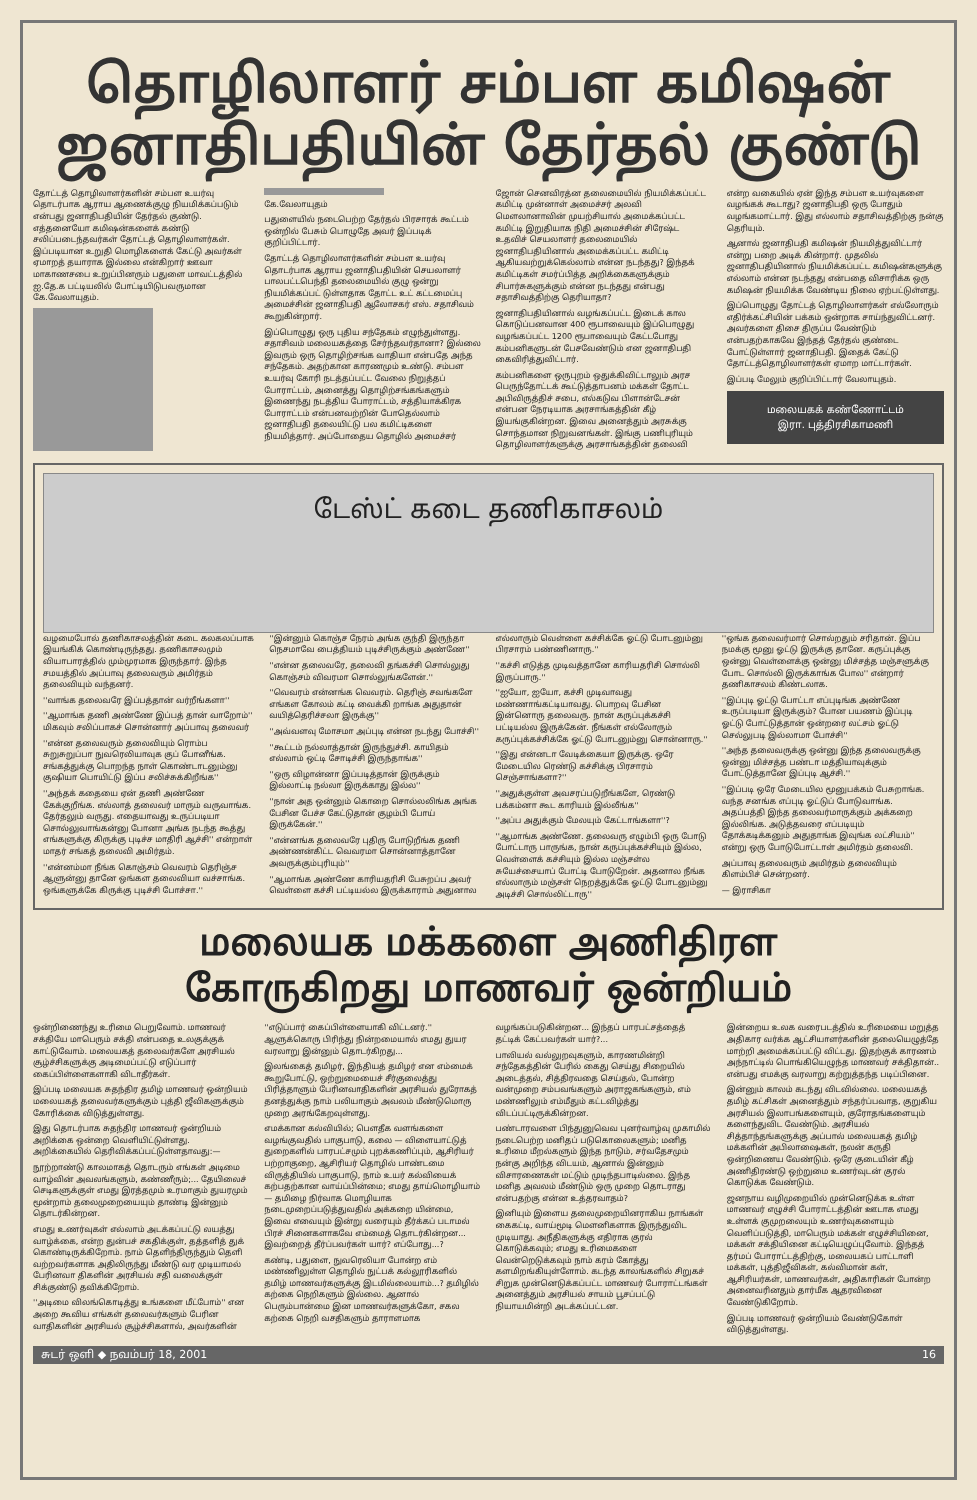தொழிலாளர் சம்பள கமிஷன்
ஜனாதிபதியின் தேர்தல் குண்டு
தோட்டத் தொழிலாளர்களின் சம்பள உயர்வு தொடர்பாக ஆராய ஆணைக்குழு நியமிக்கப்படும் என்பது ஜனாதிபதியின் தேர்தல் குண்டு. எத்தனையோ கமிஷன்களைக் கண்டு சலிப்படைந்தவர்கள் தோட்டத் தொழிலாளர்கள். இப்படியான உறுதி மொழிகளைக் கேட்டு அவர்கள் ஏமாறத் தயாராக இல்லை என்கிறார் ஊவா மாகாணசபை உறுப்பினரும் பதுளை மாவட்டத்தில் ஐ.தே.க பட்டியலில் போட்டியிடுபவருமான கே.வேலாயுதம்.
கே.வேலாயுதம்
பதுளையில் நடைபெற்ற தேர்தல் பிரசாரக் கூட்டம் ஒன்றில் பேசும் பொழுதே அவர் இப்படிக் குறிப்பிட்டார்.
தோட்டத் தொழிலாளர்களின் சம்பள உயர்வு தொடர்பாக ஆராய ஜனாதிபதியின் செயலாளர் பாலபட்டபெந்தி தலைமையில் குழு ஒன்று நியமிக்கப்பட் டுள்ளதாக தோட்ட உட் கட்டமைப்பு அமைச்சின் ஜனாதிபதி ஆலோசகர் எஸ். சதாசிவம் கூறுகின்றார்.
இப்பொழுது ஒரு புதிய சந்தேகம் எழுந்துள்ளது. சதாசிவம் மலையகத்தை சேர்ந்தவர்தானா? இல்லை இவரும் ஒரு தொழிற்சங்க வாதியா என்பதே அந்த சந்தேகம். அதற்கான காரணமும் உண்டு. சம்பள உயர்வு கோரி நடத்தப்பட்ட வேலை நிறுத்தப் போராட்டம், அனைத்து தொழிற்சங்கங்களும் இணைந்து நடத்திய போராட்டம், சத்தியாக்கிரக போராட்டம் என்பனவற்றின் போதெல்லாம் ஜனாதிபதி தலையிட்டு பல கமிட்டிகளை நியமித்தார். அப்போதைய தொழில் அமைச்சர் ஜோன் செனவிரத்ன தலைமையில் நியமிக்கப்பட்ட கமிட்டி முன்னாள் அமைச்சர் அலவி மௌலானாவின் முயற்சியால் அமைக்கப்பட்ட கமிட்டி இறுதியாக நிதி அமைச்சின் சிரேஷ்ட உதவிச் செயலாளர் தலைமையில் ஜனாதிபதியினால் அமைக்கப்பட்ட கமிட்டி ஆகியவற்றுக்கெல்லாம் என்ன நடந்தது? இந்தக் கமிட்டிகள் சமர்ப்பித்த அறிக்கைகளுக்கும் சிபார்சுகளுக்கும் என்ன நடந்தது என்பது சதாசிவத்திற்கு தெரியாதா?
ஜனாதிபதியினால் வழங்கப்பட்ட இடைக் கால கொடுப்பனவான 400 ரூபாவையும் இப்பொழுது வழங்கப்பட்ட 1200 ரூபாவையும் கேட்டபோது கம்பனிகளுடன் பேசவேண்டும் என ஜனாதிபதி கைவிரித்துவிட்டார்.
கம்பனிகளை ஒருபுறம் ஒதுக்கிவிட்டாலும் அரச பெருந்தோட்டக் கூட்டுத்தாபனம் மக்கள் தோட்ட அபிவிருத்திச் சபை, எல்கடுவ பிளான்டேசன் என்பன நேரடியாக அரசாங்கத்தின் கீழ் இயங்குகின்றன. இவை அனைத்தும் அரசுக்கு சொந்தமான நிறுவனங்கள். இங்கு பணிபுரியும் தொழிலாளர்களுக்கு அரசாங்கத்தின் தலைவி என்ற வகையில் ஏன் இந்த சம்பள உயர்வுகளை வழங்கக் கூடாது? ஜனாதிபதி ஒரு போதும் வழங்கமாட்டார். இது எல்லாம் சதாசிவத்திற்கு நன்கு தெரியும்.
ஆனால் ஜனாதிபதி கமிஷன் நியமித்துவிட்டார் என்று பறை அடிக் கின்றார். முதலில் ஜனாதிபதியினால் நியமிக்கப்பட்ட கமிஷன்களுக்கு எல்லாம் என்ன நடந்தது என்பதை விசாரிக்க ஒரு கமிஷன் நியமிக்க வேண்டிய நிலை ஏற்பட்டுள்ளது.
இப்பொழுது தோட்டத் தொழிலாளர்கள் எல்லோரும் எதிர்க்கட்சியின் பக்கம் ஒன்றாக சாய்ந்துவிட்டனர். அவர்களை திசை திருப்ப வேண்டும் என்பதற்காகவே இந்தத் தேர்தல் குண்டை போட்டுள்ளார் ஜனாதிபதி. இதைக் கேட்டு தோட்டத்தொழிலாளர்கள் ஏமாற மாட்டார்கள்.
இப்படி மேலும் குறிப்பிட்டார் வேலாயுதம்.
மலையகக் கண்ணோட்டம்
இரா. புத்திரசிகாமணி
டேஸ்ட் கடை தணிகாசலம்
வழமைபோல் தணிகாசலத்தின் கடை கலகலப்பாக இயங்கிக் கொண்டிருந்தது. தணிகாசலமும் வியாபாரத்தில் மும்முரமாக இருந்தார். இந்த சமயத்தில் அப்பாவு தலைவரும் அமிர்தம் தலைவியும் வந்தனர்.
''வாங்க தலைவரே இப்பத்தான் வர்றீங்களா''
''ஆமாங்க தணி அண்ணே இப்பத் தான் வாறோம்'' மிகவும் சலிப்பாகச் சொன்னார் அப்பாவு தலைவர்
''என்ன தலைவரும் தலைவியும் ரொம்ப சுறுசுறுப்பா நுவரெலியாவுக குப் போனீங்க. சங்கத்துக்கு பொறந்த நாள் கொண்டாடனும்னு குஷியா பொயிட்டு இப்ப சலிச்சுக்கிறீங்க''
''அந்தக் கதையை ஏன் தணி அண்ணே கேக்குறீங்க. எல்லாத் தலைவர் மாரும் வருவாங்க. தேர்தலும் வருது. எதையாவது உருப்படியா சொல்லுவாங்கன்னு போனா அங்க நடந்த கூத்து எங்களுக்கு கிருக்கு புடிச்ச மாதிரி ஆச்சி'' என்றாள் மாதர் சங்கத் தலைவி அமிர்தம்.
''என்னம்மா நீங்க கொஞ்சம் வெவரம் தெரிஞ்ச ஆளுன்னு தானே ஒங்கள தலைவியா வச்சாங்க. ஒங்களுக்கே கிருக்கு புடிச்சி போச்சா.''
''இன்னும் கொஞ்ச நேரம் அங்க குந்தி இருந்தா நெசமாவே பைத்தியம் புடிச்சிருக்கும் அண்ணே''
''என்ன தலைவரே, தலைவி தங்கச்சி சொல்லுது கொஞ்சம் விவரமா சொல்லுங்களேன்.''
''வெவரம் என்னங்க வெவரம். தெரிஞ் சவங்களே எங்கள கோலம் கட்டி வைக்கி றாங்க அதுதான் வயித்தெரிச்சலா இருக்கு''
''அவ்வளவு மோசமா அப்புடி என்ன நடந்து போச்சி''
''கூட்டம் நல்லாத்தான் இருந்துச்சி. காயிதம் எல்லாம் ஒட்டி சோடிச்சி இருந்தாங்க''
''ஒரு விழான்னா இப்படித்தான் இருக்கும் இல்லாட்டி நல்லா இருக்காது இல்ல''
''நான் அத ஒன்னும் கொறை சொல்லலிங்க அங்க பேசின பேச்ச கேட்டுதான் குழம்பி போய் இருக்கேன்.''
''என்னங்க தலைவரே புதிரு போடுறீங்க தணி அண்ணன்கிட்ட வெவரமா சொன்னாத்தானே அவருக்கும்புரியும்''
''ஆமாங்க அண்ணே காரியதரிசி பேசுறப்ப அவர் வெள்ளை கச்சி பட்டியல்ல இருக்காராம் அதுனால எல்லாரும் வெள்ளை கச்சிக்கே ஓட்டு போடனும்னு பிரசாரம் பண்ணினாரு.''
''கச்சி எடுத்த முடிவத்தானே காரியதரிசி சொல்லி இருப்பாரு.''
''ஐயோ, ஐயோ, கச்சி முடிவாவது மண்ணாங்கட்டியாவது. பொறவு பேசின இன்னொரு தலைவரு. நான் கருப்புக்கச்சி பட்டியல்ல இருக்கேன். நீங்கள் எல்லோரும் கருப்புக்கச்சிக்கே ஓட்டு போடனும்னு சொன்னாரு.''
''இது என்னடா வேடிக்கையா இருக்கு. ஒரே மேடையில ரெண்டு கச்சிக்கு பிரசாரம் செஞ்சாங்களா?''
''அதுக்குள்ள அவசரப்படுறீங்களே, ரெண்டு பக்கம்னா கூட காரியம் இல்லீங்க''
''அப்ப அதுக்கும் மேலயும் கேட்டாங்களா''?
''ஆமாங்க அண்ணே. தலைவரு எழும்பி ஒரு போடு போட்டாரு பாருங்க, நான் கருப்புக்கச்சியும் இல்ல, வெள்ளைக் கச்சியும் இல்ல மஞ்சள்ல சுயேச்சையாப் போட்டி போடுறேன். அதனால நீங்க எல்லாரும் மஞ்சள் நெறத்துக்கே ஓட்டு போடனும்னு அடிச்சி சொல்லிட்டாரு''
''ஒங்க தலைவர்மார் சொல்றதும் சரிதான். இப்ப நமக்கு மூனு ஓட்டு இருக்கு தானே. கருப்புக்கு ஒன்னு வெள்ளைக்கு ஒன்னு மிச்சத்த மஞ்சளுக்கு போட சொல்லி இருக்காங்க போல'' என்றார் தணிகாசலம் கிண்டலாக.
''இப்புடி ஓட்டு போட்டா எப்புடிங்க அண்ணே உருப்படியா இருக்கும்? போன பயணம் இப்புடி ஓட்டு போட்டுத்தான் ஒன்றரை லட்சம் ஓட்டு செல்லுபடி இல்லாமா போச்சி''
''அந்த தலைவருக்கு ஒன்னு இந்த தலைவருக்கு ஒன்னு மிச்சத்த பண்டா மத்தியாவுக்கும் போட்டுத்தானே இப்புடி ஆச்சி.''
''இப்படி ஒரே மேடையில மூனுபக்கம் பேசுறாங்க. வந்த சனங்க எப்புடி ஓட்டுப் போடுவாங்க. அதப்பத்தி இந்த தலைவர்மாருக்கும் அக்கறை இல்லிங்க. அடுத்தவரை எப்படியும் தோக்கடிக்கனும் அதுதாங்க இவுங்க லட்சியம்'' என்று ஒரு போடுபோட்டாள் அமிர்தம் தலைவி.
அப்பாவு தலைவரும் அமிர்தம் தலைவியும் கிளம்பிச் சென்றனர்.
— இராசிகா
மலையக மக்களை அணிதிரள
கோருகிறது மாணவர் ஒன்றியம்
ஒன்றிணைந்து உரிமை பெறுவோம். மாணவர் சக்தியே மாபெரும் சக்தி என்பதை உலகுக்குக் காட்டுவோம். மலையகத் தலைவர்களே அரசியல் சூழ்ச்சிகளுக்கு அடிமைப்பட்டு எடுப்பார் கைப்பிள்ளைகளாகி விடாதீர்கள்.
இப்படி மலையக சுதந்திர தமிழ் மாணவர் ஒன்றியம் மலையகத் தலைவர்களுக்கும் புத்தி ஜீவிகளுக்கும் கோரிக்கை விடுத்துள்ளது.
இது தொடர்பாக சுதந்திர மாணவர் ஒன்றியம் அறிக்கை ஒன்றை வெளியிட்டுள்ளது. அறிக்கையில் தெரிவிக்கப்பட்டுள்ளதாவது:—
நூற்றாண்டு காலமாகத் தொடரும் எங்கள் அடிமை வாழ்வின் அவலங்களும், கண்ணீரும்;... தேயிலைச் செடிகளுக்குள் எமது இரத்தமும் உரமாகும் துயரமும் மூன்றாம் தலைமுறையையும் தாண்டி இன்னும் தொடர்கின்றன.
எமது உணர்வுகள் எல்லாம் அடக்கப்பட்டு லயத்து வாழ்க்கை, என்ற துன்பச் சகதிக்குள், தத்தளித் துக் கொண்டிருக்கிறோம். நாம் தெளிந்திருந்தும் தெளி வற்றவர்களாக அதிலிருந்து மீண்டு வர முடியாமல் பேரினவா திகளின் அரசியல் சதி வலைக்குள் சிக்குண்டு தவிக்கிறோம்.
''அடிமை விலங்கொடித்து உங்களை மீட்போம்'' என அறை கூவிய எங்கள் தலைவர்களும் பேரின வாதிகளின் அரசியல் சூழ்ச்சிகளால், அவர்களின் ''எடுப்பார் கைப்பிள்ளையாகி விட்டனர்.'' ஆளுக்கொரு பிரிந்து நின்றமையால் எமது துயர வரலாறு இன்னும் தொடர்கிறது...
இலங்கைத் தமிழர், இந்தியத் தமிழர் என எம்மைக் கூறுபோட்டு, ஒற்றுமையைச் சீர்குலைத்து பிரித்தாளும் பேரினவாதிகளின் அரசியல் துரோகத் தனத்துக்கு நாம் பலியாகும் அவலம் மீண்டுமொரு முறை அரங்கேறவுள்ளது.
எமக்கான கல்வியில்; பௌதீக வளங்களை வழங்குவதில் பாகுபாடு, கலை — விளையாட்டுத் துறைகளில் பாரபட்சமும் புறக்கணிப்பும், ஆசிரியர் பற்றாகுறை, ஆசிரியர் தொழில் பாண்டமை விருத்தியில் பாகுபாடு, நாம் உயர் கல்வியைக் கற்பதற்கான வாய்ப்பின்மை; எமது தாய்மொழியாம் — தமிழை நிர்வாக மொழியாக நடைமுறைப்படுத்துவதில் அக்கறை யின்மை, இவை எவையும் இன்று வரையும் தீர்க்கப் படாமல் பிரச் சினைகளாகவே எம்மைத் தொடர்கின்றன... இவற்றைத் தீர்ப்பவர்கள் யார்? எப்போது...?
கண்டி, பதுளை, நுவரெலியா போன்ற எம் மண்ணிலுள்ள தொழில் நுட்பக் கல்லூரிகளில் தமிழ் மாணவர்களுக்கு இடமில்லையாம்...? தமிழில் கற்கை நெறிகளும் இல்லை. ஆனால் பெரும்பான்மை இன மாணவர்களுக்கோ, சகல கற்கை நெறி வசதிகளும் தாராளமாக வழங்கப்படுகின்றன... இந்தப் பாரபட்சத்தைத் தட்டிக் கேட்பவர்கள் யார்?...
பாலியல் வல்லுறவுகளும், காரணமின்றி சந்தேகத்தின் பேரில் கைது செய்து சிறையில் அடைத்தல், சித்திரவதை செய்தல், போன்ற வன்முறை சம்பவங்களும் அராஜகங்களும், எம் மண்ணிலும் எம்மீதும் கட்டவிழ்த்து விடப்பட்டிருக்கின்றன.
பண்டாரவளை பிந்துனுவெவ புனர்வாழ்வு முகாமில் நடைபெற்ற மனிதப் படுகொலைகளும்; மனித உரிமை மீறல்களும் இந்த நாடும், சர்வதேசமும் நன்கு அறிந்த விடயம், ஆனால் இன்னும் விசாரணைகள் மட்டும் முடிந்தபாடில்லை. இந்த மனித அவலம் மீண்டும் ஒரு முறை தொடராது என்பதற்கு என்ன உத்தரவாதம்?
இனியும் இளைய தலைமுறையினராகிய நாங்கள் கைகட்டி, வாய்மூடி மௌனிகளாக இருந்துவிட முடியாது. அநீதிகளுக்கு எதிராக குரல் கொடுக்கவும்; எமது உரிமைகளை வென்றெடுக்கவும் நாம் கரம் கோத்து களமிறங்கியுள்ளோம். கடந்த காலங்களில் சிறுகச் சிறுக முன்னெடுக்கப்பட்ட மாணவர் போராட்டங்கள் அனைத்தும் அரசியல் சாயம் பூசப்பட்டு நியாயமின்றி அடக்கப்பட்டன.
இன்றைய உலக வரைபடத்தில் உரிமையை மறுத்த அதிகார வர்க்க ஆட்சியாளர்களின் தலையெழுத்தே மாற்றி அமைக்கப்பட்டு விட்டது. இதற்குக் காரணம் அந்நாட்டில் பொங்கியெழுந்த மாணவர் சக்திதான்.. என்பது எமக்கு வரலாறு கற்றுத்தந்த படிப்பினை.
இன்னும் காலம் கடந்து விடவில்லை. மலையகத் தமிழ் கட்சிகள் அனைத்தும் சந்தர்ப்பவாத, குறுகிய அரசியல் இலாபங்களையும், குரோதங்களையும் களைந்துவிட வேண்டும். அரசியல் சித்தாந்தங்களுக்கு அப்பால் மலையகத் தமிழ் மக்களின் அபிலாஷைகள், நலன் கருதி ஒன்றிணைய வேண்டும். ஒரே குடையின் கீழ் அணிதிரண்டு ஒற்றுமை உணர்வுடன் குரல் கொடுக்க வேண்டும்.
ஜனநாய வழிமுறையில் முன்னெடுக்க உள்ள மாணவர் எழுச்சி போராட்டத்தின் ஊடாக எமது உள்ளக் குமுறலையும் உணர்வுகளையும் வெளிப்படுத்தி, மாபெரும் மக்கள் எழுச்சியினை, மக்கள் சக்தியினை கட்டியெழுப்புவோம். இந்தத் தர்மப் போராட்டத்திற்கு, மலையகப் பாட்டாளி மக்கள், புத்திஜீவிகள், கல்விமான் கள், ஆசிரியர்கள், மாணவர்கள், அதிகாரிகள் போன்ற அனைவரினதும் தார்மீக ஆதரவினை வேண்டுகிறோம்.
இப்படி மாணவர் ஒன்றியம் வேண்டுகோள் விடுத்துள்ளது.
சுடர் ஒளி ◆ நவம்பர் 18, 2001 16